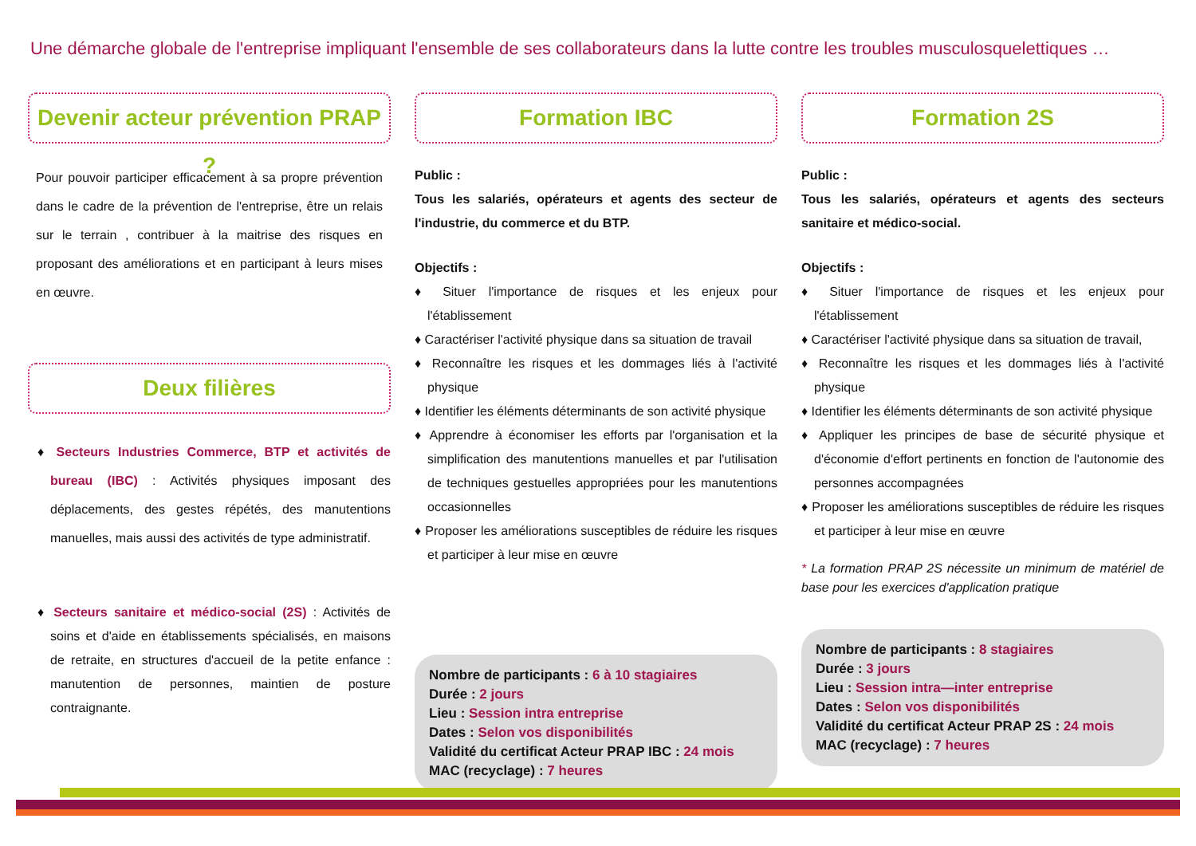Une démarche globale de l'entreprise impliquant l'ensemble de ses collaborateurs dans la lutte contre les troubles musculosquelettiques …
Devenir acteur prévention PRAP ?
Pour pouvoir participer efficacement à sa propre prévention dans le cadre de la prévention de l'entreprise, être un relais sur le terrain , contribuer à la maitrise des risques en proposant des améliorations et en participant à leurs mises en œuvre.
Deux filières
♦ Secteurs Industries Commerce, BTP et activités de bureau (IBC) : Activités physiques imposant des déplacements, des gestes répétés, des manutentions manuelles, mais aussi des activités de type administratif.
♦ Secteurs sanitaire et médico-social (2S) : Activités de soins et d'aide en établissements spécialisés, en maisons de retraite, en structures d'accueil de la petite enfance : manutention de personnes, maintien de posture contraignante.
Formation IBC
Public :
Tous les salariés, opérateurs et agents des secteur de l'industrie, du commerce et du BTP.
Objectifs :
♦ Situer l'importance de risques et les enjeux pour l'établissement
♦ Caractériser l'activité physique dans sa situation de travail
♦ Reconnaître les risques et les dommages liés à l'activité physique
♦ Identifier les éléments déterminants de son activité physique
♦ Apprendre à économiser les efforts par l'organisation et la simplification des manutentions manuelles et par l'utilisation de techniques gestuelles appropriées pour les manutentions occasionnelles
♦ Proposer les améliorations susceptibles de réduire les risques et participer à leur mise en œuvre
Nombre de participants : 6 à 10 stagiaires
Durée : 2 jours
Lieu : Session intra entreprise
Dates : Selon vos disponibilités
Validité du certificat Acteur PRAP IBC : 24 mois
MAC (recyclage) : 7 heures
Formation 2S
Public :
Tous les salariés, opérateurs et agents des secteurs sanitaire et médico-social.
Objectifs :
♦ Situer l'importance de risques et les enjeux pour l'établissement
♦ Caractériser l'activité physique dans sa situation de travail,
♦ Reconnaître les risques et les dommages liés à l'activité physique
♦ Identifier les éléments déterminants de son activité physique
♦ Appliquer les principes de base de sécurité physique et d'économie d'effort pertinents en fonction de l'autonomie des personnes accompagnées
♦ Proposer les améliorations susceptibles de réduire les risques et participer à leur mise en œuvre
* La formation PRAP 2S nécessite un minimum de matériel de base pour les exercices d'application pratique
Nombre de participants : 8 stagiaires
Durée : 3 jours
Lieu : Session intra—inter entreprise
Dates : Selon vos disponibilités
Validité du certificat Acteur PRAP 2S : 24 mois
MAC (recyclage) : 7 heures